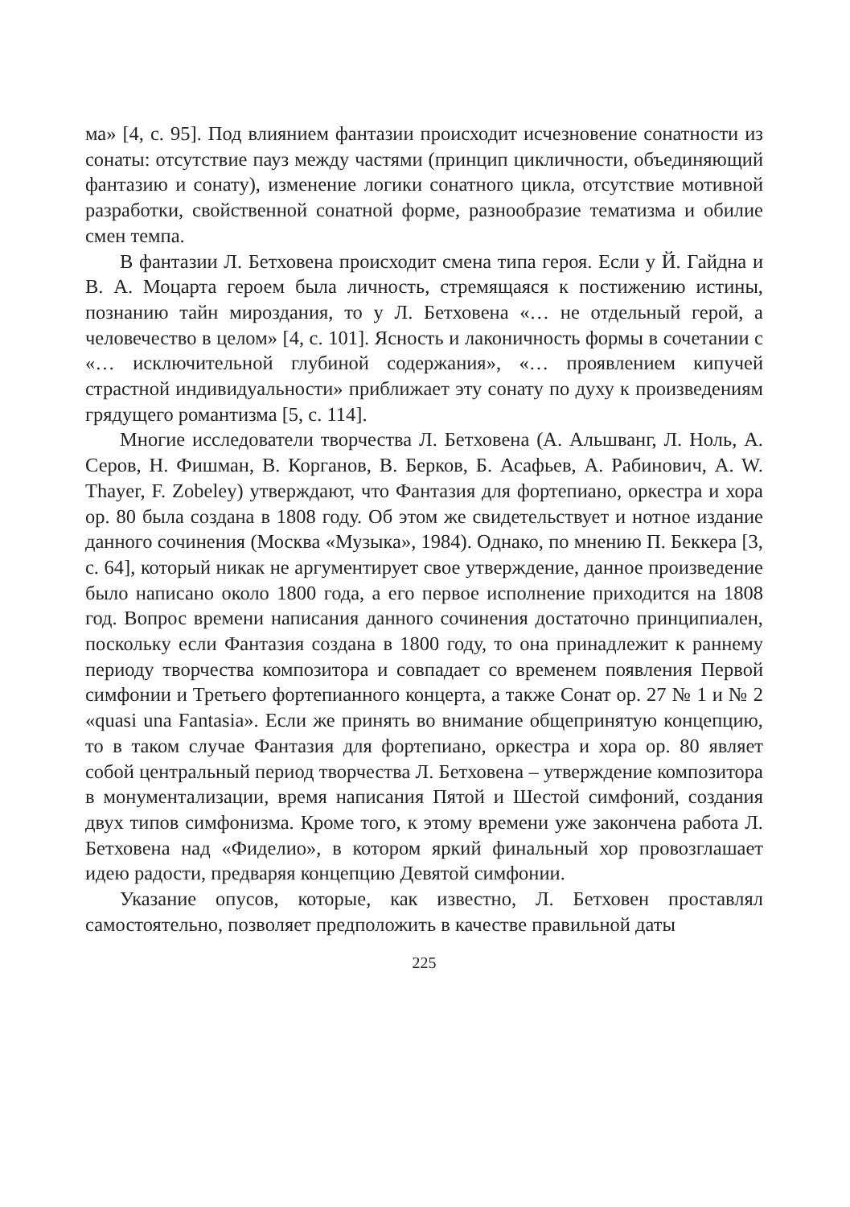ма» [4, с. 95]. Под влиянием фантазии происходит исчезновение сонатности из сонаты: отсутствие пауз между частями (принцип цикличности, объединяющий фантазию и сонату), изменение логики сонатного цикла, отсутствие мотивной разработки, свойственной сонатной форме, разнообразие тематизма и обилие смен темпа.
В фантазии Л. Бетховена происходит смена типа героя. Если у Й. Гайдна и В. А. Моцарта героем была личность, стремящаяся к постижению истины, познанию тайн мироздания, то у Л. Бетховена «… не отдельный герой, а человечество в целом» [4, с. 101]. Ясность и лаконичность формы в сочетании с «… исключительной глубиной содержания», «… проявлением кипучей страстной индивидуальности» приближает эту сонату по духу к произведениям грядущего романтизма [5, с. 114].
Многие исследователи творчества Л. Бетховена (А. Альшванг, Л. Ноль, А. Серов, Н. Фишман, В. Корганов, В. Берков, Б. Асафьев, А. Рабинович, A. W. Thayer, F. Zobeley) утверждают, что Фантазия для фортепиано, оркестра и хора ор. 80 была создана в 1808 году. Об этом же свидетельствует и нотное издание данного сочинения (Москва «Музыка», 1984). Однако, по мнению П. Беккера [3, с. 64], который никак не аргументирует свое утверждение, данное произведение было написано около 1800 года, а его первое исполнение приходится на 1808 год. Вопрос времени написания данного сочинения достаточно принципиален, поскольку если Фантазия создана в 1800 году, то она принадлежит к раннему периоду творчества композитора и совпадает со временем появления Первой симфонии и Третьего фортепианного концерта, а также Сонат ор. 27 № 1 и № 2 «quasi una Fantasia». Если же принять во внимание общепринятую концепцию, то в таком случае Фантазия для фортепиано, оркестра и хора ор. 80 являет собой центральный период творчества Л. Бетховена – утверждение композитора в монументализации, время написания Пятой и Шестой симфоний, создания двух типов симфонизма. Кроме того, к этому времени уже закончена работа Л. Бетховена над «Фиделио», в котором яркий финальный хор провозглашает идею радости, предваряя концепцию Девятой симфонии.
Указание опусов, которые, как известно, Л. Бетховен проставлял самостоятельно, позволяет предположить в качестве правильной даты
225